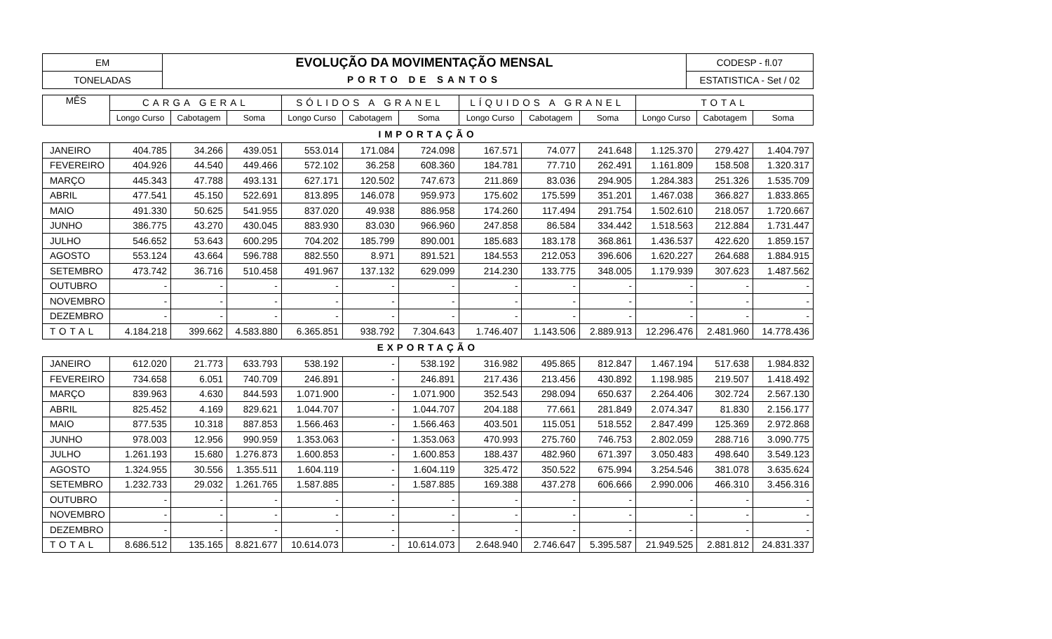| EM | EVOLUÇÃO DA MOVIMENTAÇÃO MENSAL | CODESP - fl.07 |
| TONELADAS | PORTO DE SANTOS | ESTATISTICA - Set / 02 |
| MÊS | CARGA GERAL | | | SÓLIDOS A GRANEL | | | LÍQUIDOS A GRANEL | | | TOTAL | | |
| --- | --- | --- | --- | --- | --- | --- | --- | --- | --- | --- | --- | --- |
| | Longo Curso | Cabotagem | Soma | Longo Curso | Cabotagem | Soma | Longo Curso | Cabotagem | Soma | Longo Curso | Cabotagem | Soma |
| IMPORTAÇÃO | | | | | | | | | | | | |
| JANEIRO | 404.785 | 34.266 | 439.051 | 553.014 | 171.084 | 724.098 | 167.571 | 74.077 | 241.648 | 1.125.370 | 279.427 | 1.404.797 |
| FEVEREIRO | 404.926 | 44.540 | 449.466 | 572.102 | 36.258 | 608.360 | 184.781 | 77.710 | 262.491 | 1.161.809 | 158.508 | 1.320.317 |
| MARÇO | 445.343 | 47.788 | 493.131 | 627.171 | 120.502 | 747.673 | 211.869 | 83.036 | 294.905 | 1.284.383 | 251.326 | 1.535.709 |
| ABRIL | 477.541 | 45.150 | 522.691 | 813.895 | 146.078 | 959.973 | 175.602 | 175.599 | 351.201 | 1.467.038 | 366.827 | 1.833.865 |
| MAIO | 491.330 | 50.625 | 541.955 | 837.020 | 49.938 | 886.958 | 174.260 | 117.494 | 291.754 | 1.502.610 | 218.057 | 1.720.667 |
| JUNHO | 386.775 | 43.270 | 430.045 | 883.930 | 83.030 | 966.960 | 247.858 | 86.584 | 334.442 | 1.518.563 | 212.884 | 1.731.447 |
| JULHO | 546.652 | 53.643 | 600.295 | 704.202 | 185.799 | 890.001 | 185.683 | 183.178 | 368.861 | 1.436.537 | 422.620 | 1.859.157 |
| AGOSTO | 553.124 | 43.664 | 596.788 | 882.550 | 8.971 | 891.521 | 184.553 | 212.053 | 396.606 | 1.620.227 | 264.688 | 1.884.915 |
| SETEMBRO | 473.742 | 36.716 | 510.458 | 491.967 | 137.132 | 629.099 | 214.230 | 133.775 | 348.005 | 1.179.939 | 307.623 | 1.487.562 |
| OUTUBRO | - | - | - | - | - | - | - | - | - | - | - | - |
| NOVEMBRO | - | - | - | - | - | - | - | - | - | - | - | - |
| DEZEMBRO | - | - | - | - | - | - | - | - | - | - | - | - |
| TOTAL | 4.184.218 | 399.662 | 4.583.880 | 6.365.851 | 938.792 | 7.304.643 | 1.746.407 | 1.143.506 | 2.889.913 | 12.296.476 | 2.481.960 | 14.778.436 |
| EXPORTAÇÃO | | | | | | | | | | | | |
| JANEIRO | 612.020 | 21.773 | 633.793 | 538.192 | - | 538.192 | 316.982 | 495.865 | 812.847 | 1.467.194 | 517.638 | 1.984.832 |
| FEVEREIRO | 734.658 | 6.051 | 740.709 | 246.891 | - | 246.891 | 217.436 | 213.456 | 430.892 | 1.198.985 | 219.507 | 1.418.492 |
| MARÇO | 839.963 | 4.630 | 844.593 | 1.071.900 | - | 1.071.900 | 352.543 | 298.094 | 650.637 | 2.264.406 | 302.724 | 2.567.130 |
| ABRIL | 825.452 | 4.169 | 829.621 | 1.044.707 | - | 1.044.707 | 204.188 | 77.661 | 281.849 | 2.074.347 | 81.830 | 2.156.177 |
| MAIO | 877.535 | 10.318 | 887.853 | 1.566.463 | - | 1.566.463 | 403.501 | 115.051 | 518.552 | 2.847.499 | 125.369 | 2.972.868 |
| JUNHO | 978.003 | 12.956 | 990.959 | 1.353.063 | - | 1.353.063 | 470.993 | 275.760 | 746.753 | 2.802.059 | 288.716 | 3.090.775 |
| JULHO | 1.261.193 | 15.680 | 1.276.873 | 1.600.853 | - | 1.600.853 | 188.437 | 482.960 | 671.397 | 3.050.483 | 498.640 | 3.549.123 |
| AGOSTO | 1.324.955 | 30.556 | 1.355.511 | 1.604.119 | - | 1.604.119 | 325.472 | 350.522 | 675.994 | 3.254.546 | 381.078 | 3.635.624 |
| SETEMBRO | 1.232.733 | 29.032 | 1.261.765 | 1.587.885 | - | 1.587.885 | 169.388 | 437.278 | 606.666 | 2.990.006 | 466.310 | 3.456.316 |
| OUTUBRO | - | - | - | - | - | - | - | - | - | - | - | - |
| NOVEMBRO | - | - | - | - | - | - | - | - | - | - | - | - |
| DEZEMBRO | - | - | - | - | - | - | - | - | - | - | - | - |
| TOTAL | 8.686.512 | 135.165 | 8.821.677 | 10.614.073 | - | 10.614.073 | 2.648.940 | 2.746.647 | 5.395.587 | 21.949.525 | 2.881.812 | 24.831.337 |